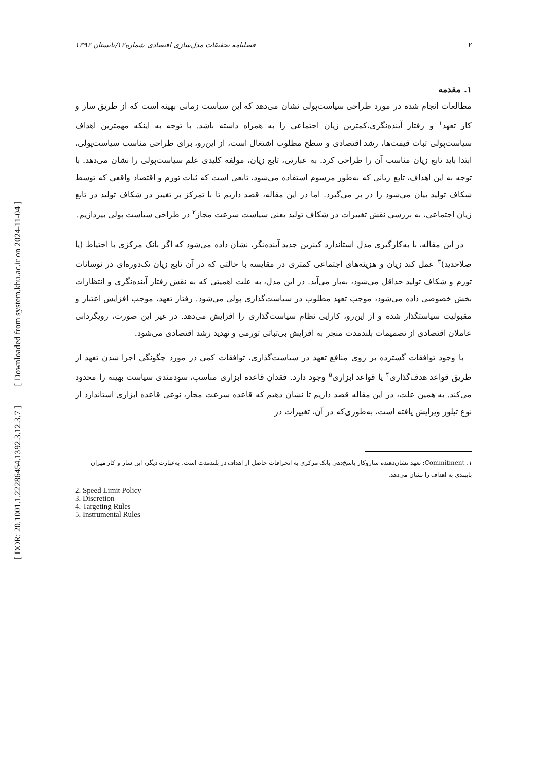[ Downloaded from system.khu.ac.ir on 2024-11-04 ]
[ DOR: 20.1001.1.22286454.1392.3.12.3.7 ]
۲ فصلنامه تحقیقات مدل‌سازی اقتصادی شماره۱۲/تابستان ۱۳۹۲
۱. مقدمه
مطالعات انجام شده در مورد طراحی سیاست‌پولی نشان می‌دهد که این سیاست زمانی بهینه است که از طریق ساز و کار تعهد<sup>۱</sup> و رفتار آینده‌نگری،کمترین زیان اجتماعی را به همراه داشته باشد. با توجه به اینکه مهمترین اهداف سیاست‌پولی ثبات قیمت‌ها، رشد اقتصادی و سطح مطلوب اشتغال است، از این‌رو، برای طراحی مناسب سیاست‌پولی، ابتدا باید تابع زیان مناسب آن را طراحی کرد. به عبارتی، تابع زیان، مولفه کلیدی علم سیاست‌پولی را نشان می‌دهد. با توجه به این اهداف، تابع زیانی که به‌طور مرسوم استفاده می‌شود، تابعی است که ثبات تورم و اقتصاد واقعی که توسط شکاف تولید بیان می‌شود را در بر می‌گیرد. اما در این مقاله، قصد داریم تا با تمرکز بر تغییر در شکاف تولید در تابع زیان اجتماعی، به بررسی نقش تغییرات در شکاف تولید یعنی سیاست سرعت مجاز<sup>۲</sup> در طراحی سیاست پولی بپردازیم.
در این مقاله، با به‌کارگیری مدل استاندارد کینزین جدید آینده‌نگر، نشان داده می‌شود که اگر بانک مرکزی با احتیاط (یا صلاحدید)<sup>۳</sup> عمل کند زیان و هزینه‌های اجتماعی کمتری در مقایسه با حالتی که در آن تابع زیان تک‌دوره‌ای در نوسانات تورم و شکاف تولید حداقل می‌شود، به‌بار می‌آید. در این مدل، به علت اهمیتی که به نقش رفتار آینده‌نگری و انتظارات بخش خصوصی داده می‌شود، موجب تعهد مطلوب در سیاست‌گذاری پولی می‌شود. رفتار تعهد، موجب افزایش اعتبار و مقبولیت سیاستگذار شده و از این‌رو، کارایی نظام سیاست‌گذاری را افزایش می‌دهد. در غیر این صورت، رویگردانی عاملان اقتصادی از تصمیمات بلندمدت منجر به افزایش بی‌ثباتی تورمی و تهدید رشد اقتصادی می‌شود.
با وجود توافقات گسترده بر روی منافع تعهد در سیاست‌گذاری، توافقات کمی در مورد چگونگی اجرا شدن تعهد از طریق قواعد هدف‌گذاری<sup>۴</sup> یا قواعد ابزاری<sup>۵</sup> وجود دارد. فقدان قاعده ابزاری مناسب، سودمندی سیاست بهینه را محدود می‌کند. به همین علت، در این مقاله قصد داریم تا نشان دهیم که قاعده سرعت مجاز، نوعی قاعده ابزاری استاندارد از نوع تیلور ویرایش یافته است، به‌طوری‌که در آن، تغییرات در
۱. Commitment: تعهد نشان‌دهنده سازوکار پاسخ‌دهی بانک مرکزی به انحرافات حاصل از اهداف در بلندمدت است. به‌عبارت دیگر، این ساز و کار میزان پایبندی به اهداف را نشان می‌دهد.
2. Speed Limit Policy
3. Discretion
4. Targeting Rules
5. Instrumental Rules